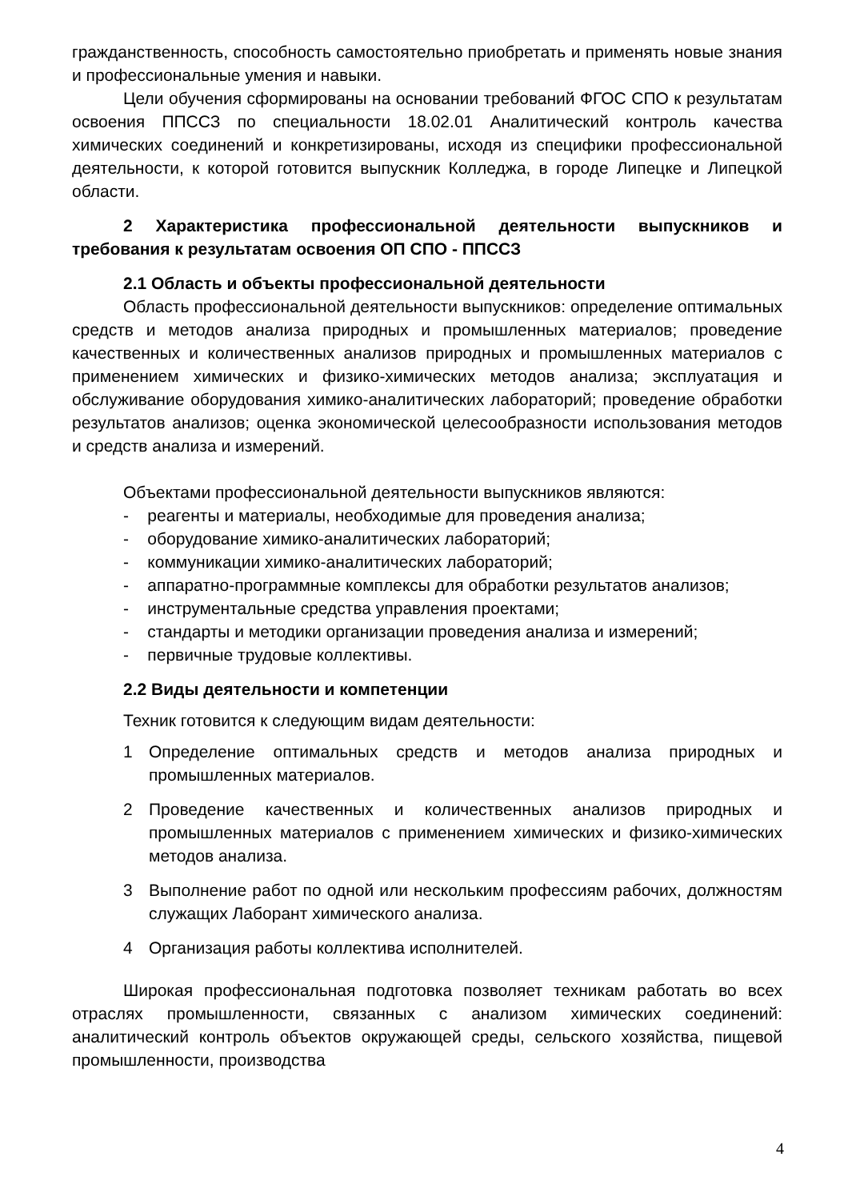гражданственность, способность самостоятельно приобретать и применять новые знания и профессиональные умения и навыки.
Цели обучения сформированы на основании требований ФГОС СПО к результатам освоения ППССЗ по специальности 18.02.01 Аналитический контроль качества химических соединений и конкретизированы, исходя из специфики профессиональной деятельности, к которой готовится выпускник Колледжа, в городе Липецке и Липецкой области.
2 Характеристика профессиональной деятельности выпускников и требования к результатам освоения ОП СПО - ППССЗ
2.1 Область и объекты профессиональной деятельности
Область профессиональной деятельности выпускников: определение оптимальных средств и методов анализа природных и промышленных материалов; проведение качественных и количественных анализов природных и промышленных материалов с применением химических и физико-химических методов анализа; эксплуатация и обслуживание оборудования химико-аналитических лабораторий; проведение обработки результатов анализов; оценка экономической целесообразности использования методов и средств анализа и измерений.
Объектами профессиональной деятельности выпускников являются:
- реагенты и материалы, необходимые для проведения анализа;
- оборудование химико-аналитических лабораторий;
- коммуникации химико-аналитических лабораторий;
- аппаратно-программные комплексы для обработки результатов анализов;
- инструментальные средства управления проектами;
- стандарты и методики организации проведения анализа и измерений;
- первичные трудовые коллективы.
2.2 Виды деятельности и компетенции
Техник готовится к следующим видам деятельности:
1 Определение оптимальных средств и методов анализа природных и промышленных материалов.
2 Проведение качественных и количественных анализов природных и промышленных материалов с применением химических и физико-химических методов анализа.
3 Выполнение работ по одной или нескольким профессиям рабочих, должностям служащих Лаборант химического анализа.
4 Организация работы коллектива исполнителей.
Широкая профессиональная подготовка позволяет техникам работать во всех отраслях промышленности, связанных с анализом химических соединений: аналитический контроль объектов окружающей среды, сельского хозяйства, пищевой промышленности, производства
4